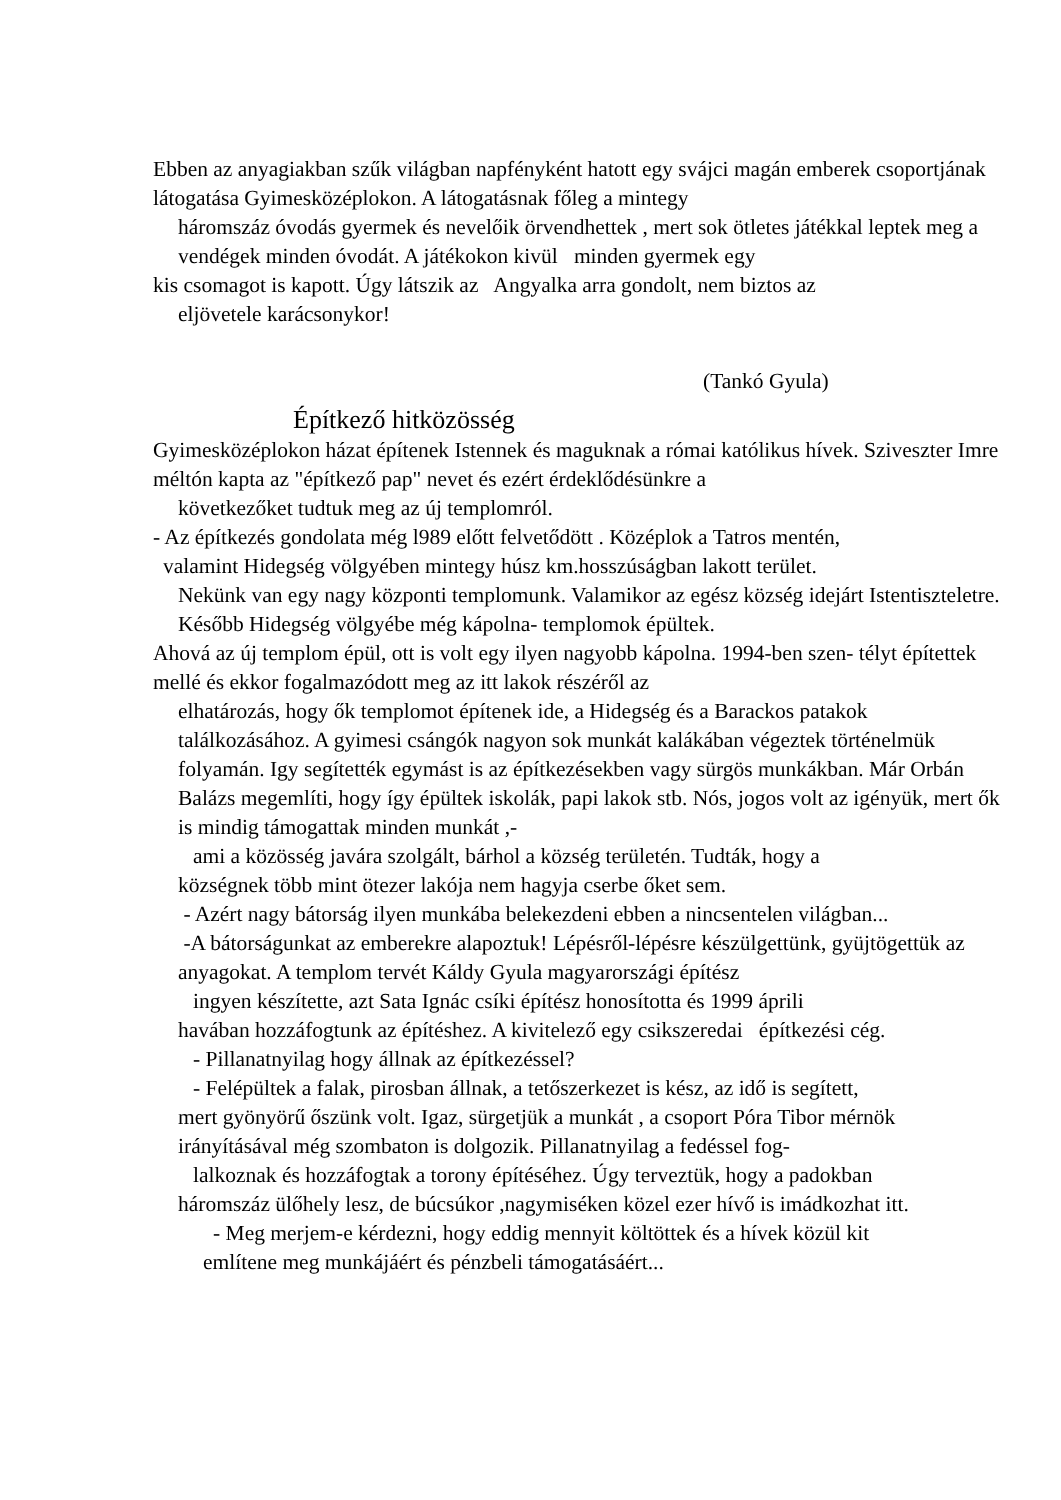Ebben az anyagiakban szűk világban napfényként hatott egy svájci magán emberek csoportjának látogatása Gyimesközéplokon. A látogatásnak főleg a mintegy
háromszáz óvodás gyermek és nevelőik örvendhettek , mert sok ötletes játékkal leptek meg a vendégek minden óvodát. A játékokon kivül minden gyermek egy
kis csomagot is kapott. Úgy látszik az Angyalka arra gondolt, nem biztos az
eljövetele karácsonykor!
(Tankó Gyula)
Építkező hitközösség
Gyimesközéplokon házat építenek Istennek és maguknak a római katólikus hívek. Sziveszter Imre méltón kapta az "építkező pap" nevet és ezért érdeklődésünkre a
következőket tudtuk meg az új templomról.
- Az építkezés gondolata még l989 előtt felvetődött . Középlok a Tatros mentén,
valamint Hidegség völgyében mintegy húsz km.hosszúságban lakott terület.
Nekünk van egy nagy központi templomunk. Valamikor az egész község idejárt Istentiszteletre. Később Hidegség völgyébe még kápolna- templomok épültek.
Ahová az új templom épül, ott is volt egy ilyen nagyobb kápolna. 1994-ben szen- télyt építettek mellé és ekkor fogalmazódott meg az itt lakok részéről az
elhatározás, hogy ők templomot építenek ide, a Hidegség és a Barackos patakok találkozásához. A gyimesi csángók nagyon sok munkát kalákában végeztek történelmük folyamán. Igy segítették egymást is az építkezésekben vagy sürgös munkákban. Már Orbán Balázs megemlíti, hogy így épültek iskolák, papi lakok stb. Nós, jogos volt az igényük, mert ők is mindig támogattak minden munkát ,-
ami a közösség javára szolgált, bárhol a község területén. Tudták, hogy a
községnek több mint ötezer lakója nem hagyja cserbe őket sem.
- Azért nagy bátorság ilyen munkába belekezdeni ebben a nincsentelen világban...
-A bátorságunkat az emberekre alapoztuk! Lépésről-lépésre készülgettünk, gyüjtögettük az anyagokat. A templom tervét Káldy Gyula magyarországi építész
ingyen készítette, azt Sata Ignác csíki építész honosította és 1999 áprili
havában hozzáfogtunk az építéshez. A kivitelező egy csikszeredai építkezési cég.
- Pillanatnyilag hogy állnak az építkezéssel?
- Felépültek a falak, pirosban állnak, a tetőszerkezet is kész, az idő is segített,
mert gyönyörű őszünk volt. Igaz, sürgetjük a munkát , a csoport Póra Tibor mérnök irányításával még szombaton is dolgozik. Pillanatnyilag a fedéssel fog-
lalkoznak és hozzáfogtak a torony építéséhez. Úgy terveztük, hogy a padokban
háromszáz ülőhely lesz, de búcsúkor ,nagymiséken közel ezer hívő is imádkozhat itt.
- Meg merjem-e kérdezni, hogy eddig mennyit költöttek és a hívek közül kit
említene meg munkájáért és pénzbeli támogatásáért...